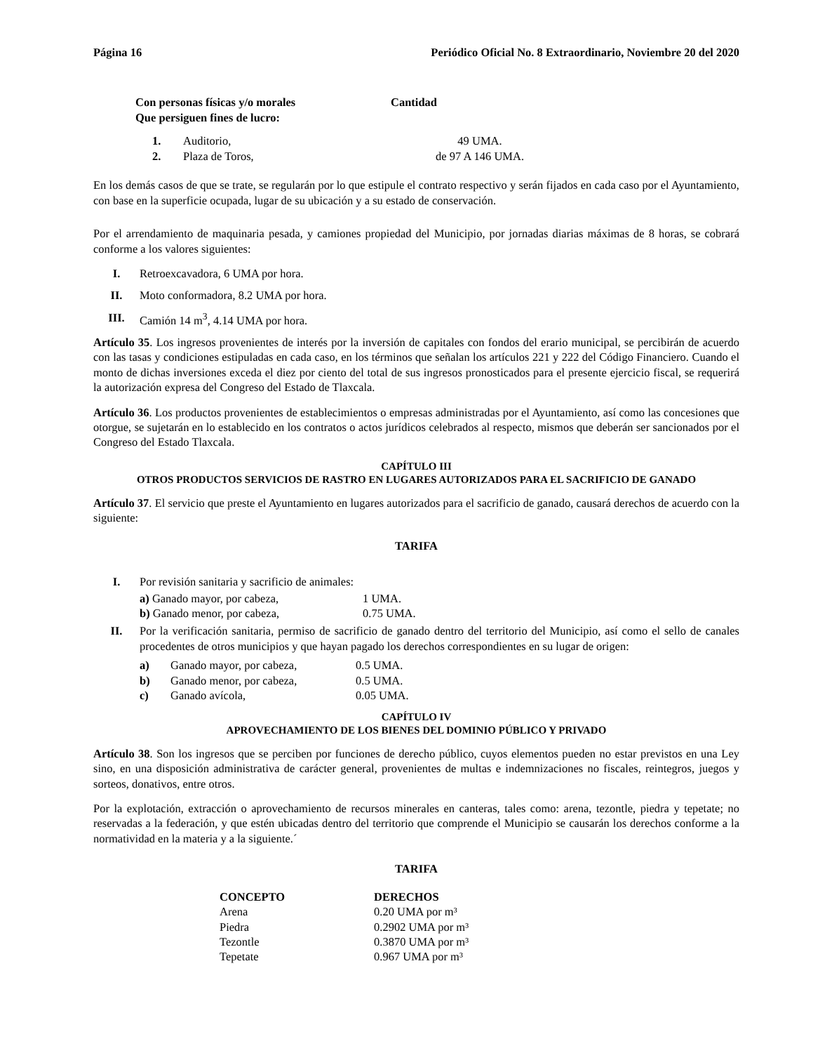Página 16 Periódico Oficial No. 8 Extraordinario, Noviembre 20 del 2020
| Con personas físicas y/o morales Que persiguen fines de lucro: | Cantidad |
| --- | --- |
| 1. | Auditorio, | 49 UMA. |
| 2. | Plaza de Toros, | de 97 A 146 UMA. |
En los demás casos de que se trate, se regularán por lo que estipule el contrato respectivo y serán fijados en cada caso por el Ayuntamiento, con base en la superficie ocupada, lugar de su ubicación y a su estado de conservación.
Por el arrendamiento de maquinaria pesada, y camiones propiedad del Municipio, por jornadas diarias máximas de 8 horas, se cobrará conforme a los valores siguientes:
I. Retroexcavadora, 6 UMA por hora.
II. Moto conformadora, 8.2 UMA por hora.
III. Camión 14 m<sup>3</sup>, 4.14 UMA por hora.
Artículo 35. Los ingresos provenientes de interés por la inversión de capitales con fondos del erario municipal, se percibirán de acuerdo con las tasas y condiciones estipuladas en cada caso, en los términos que señalan los artículos 221 y 222 del Código Financiero. Cuando el monto de dichas inversiones exceda el diez por ciento del total de sus ingresos pronosticados para el presente ejercicio fiscal, se requerirá la autorización expresa del Congreso del Estado de Tlaxcala.
Artículo 36. Los productos provenientes de establecimientos o empresas administradas por el Ayuntamiento, así como las concesiones que otorgue, se sujetarán en lo establecido en los contratos o actos jurídicos celebrados al respecto, mismos que deberán ser sancionados por el Congreso del Estado Tlaxcala.
CAPÍTULO III
OTROS PRODUCTOS SERVICIOS DE RASTRO EN LUGARES AUTORIZADOS PARA EL SACRIFICIO DE GANADO
Artículo 37. El servicio que preste el Ayuntamiento en lugares autorizados para el sacrificio de ganado, causará derechos de acuerdo con la siguiente:
TARIFA
I. Por revisión sanitaria y sacrificio de animales:
| a) Ganado mayor, por cabeza, | 1 UMA. |
| b) Ganado menor, por cabeza, | 0.75 UMA. |
II. Por la verificación sanitaria, permiso de sacrificio de ganado dentro del territorio del Municipio, así como el sello de canales procedentes de otros municipios y que hayan pagado los derechos correspondientes en su lugar de origen:
| a) | Ganado mayor, por cabeza, | 0.5 UMA. |
| b) | Ganado menor, por cabeza, | 0.5 UMA. |
| c) | Ganado avícola, | 0.05 UMA. |
CAPÍTULO IV
APROVECHAMIENTO DE LOS BIENES DEL DOMINIO PÚBLICO Y PRIVADO
Artículo 38. Son los ingresos que se perciben por funciones de derecho público, cuyos elementos pueden no estar previstos en una Ley sino, en una disposición administrativa de carácter general, provenientes de multas e indemnizaciones no fiscales, reintegros, juegos y sorteos, donativos, entre otros.
Por la explotación, extracción o aprovechamiento de recursos minerales en canteras, tales como: arena, tezontle, piedra y tepetate; no reservadas a la federación, y que estén ubicadas dentro del territorio que comprende el Municipio se causarán los derechos conforme a la normatividad en la materia y a la siguiente.´
TARIFA
| CONCEPTO | DERECHOS |
| --- | --- |
| Arena | 0.20 UMA por m³ |
| Piedra | 0.2902 UMA por m³ |
| Tezontle | 0.3870 UMA por m³ |
| Tepetate | 0.967 UMA por m³ |